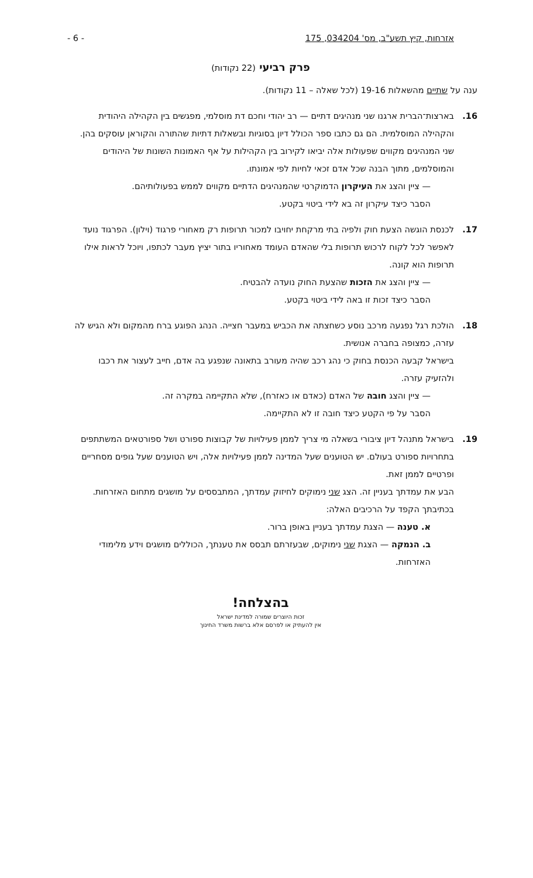אזרחות, קיץ תשע"ב, מס' 034204, 175 - 6 -
פרק רביעי (22 נקודות)
ענה על שתיים מהשאלות 19-16 (לכל שאלה – 11 נקודות).
16. בארצות־הברית ארגנו שני מנהיגים דתיים — רב יהודי וחכם דת מוסלמי, מפגשים בין הקהילה היהודית והקהילה המוסלמית. הם גם כתבו ספר הכולל דיון בסוגיות ובשאלות דתיות שהתורה והקוראן עוסקים בהן. שני המנהיגים מקווים שפעולות אלה יביאו לקירוב בין הקהילות על אף האמונות השונות של היהודים והמוסלמים, מתוך הבנה שכל אדם זכאי לחיות לפי אמונתו.
— ציין והצג את העיקרון הדמוקרטי שהמנהיגים הדתיים מקווים לממש בפעולותיהם.
הסבר כיצד עיקרון זה בא לידי ביטוי בקטע.
17. לכנסת הוגשה הצעת חוק ולפיה בתי מרקחת יחויבו למכור תרופות רק מאחורי פרגוד (וילון). הפרגוד נועד לאפשר לכל לקוח לרכוש תרופות בלי שהאדם העומד מאחוריו בתור יציץ מעבר לכתפו, ויוכל לראות אילו תרופות הוא קונה.
— ציין והצג את הזכות שהצעת החוק נועדה להבטיח.
הסבר כיצד זכות זו באה לידי ביטוי בקטע.
18. הולכת רגל נפגעה מרכב נוסע כשחצתה את הכביש במעבר חצייה. הנהג הפוגע ברח מהמקום ולא הגיש לה עזרה, כמצופה בחברה אנושית.
בישראל קבעה הכנסת בחוק כי נהג רכב שהיה מעורב בתאונה שנפגע בה אדם, חייב לעצור את רכבו ולהזעיק עזרה.
— ציין והצג חובה של האדם (כאדם או כאזרח), שלא התקיימה במקרה זה.
הסבר על פי הקטע כיצד חובה זו לא התקיימה.
19. בישראל מתנהל דיון ציבורי בשאלה מי צריך לממן פעילויות של קבוצות ספורט ושל ספורטאים המשתתפים בתחרויות ספורט בעולם. יש הטוענים שעל המדינה לממן פעילויות אלה, ויש הטוענים שעל גופים מסחריים ופרטיים לממן זאת.
הבע את עמדתך בעניין זה. הצג שני נימוקים לחיזוק עמדתך, המתבססים על מושגים מתחום האזרחות.
בכתיבתך הקפד על הרכיבים האלה:
א. טענה — הצגת עמדתך בעניין באופן ברור.
ב. הנמקה — הצגת שני נימוקים, שבעזרתם תבסס את טענתך, הכוללים מושגים וידע מלימודי האזרחות.
בהצלחה!
זכות היוצרים שמורה למדינת ישראל
אין להעתיק או לפרסם אלא ברשות משרד החינוך